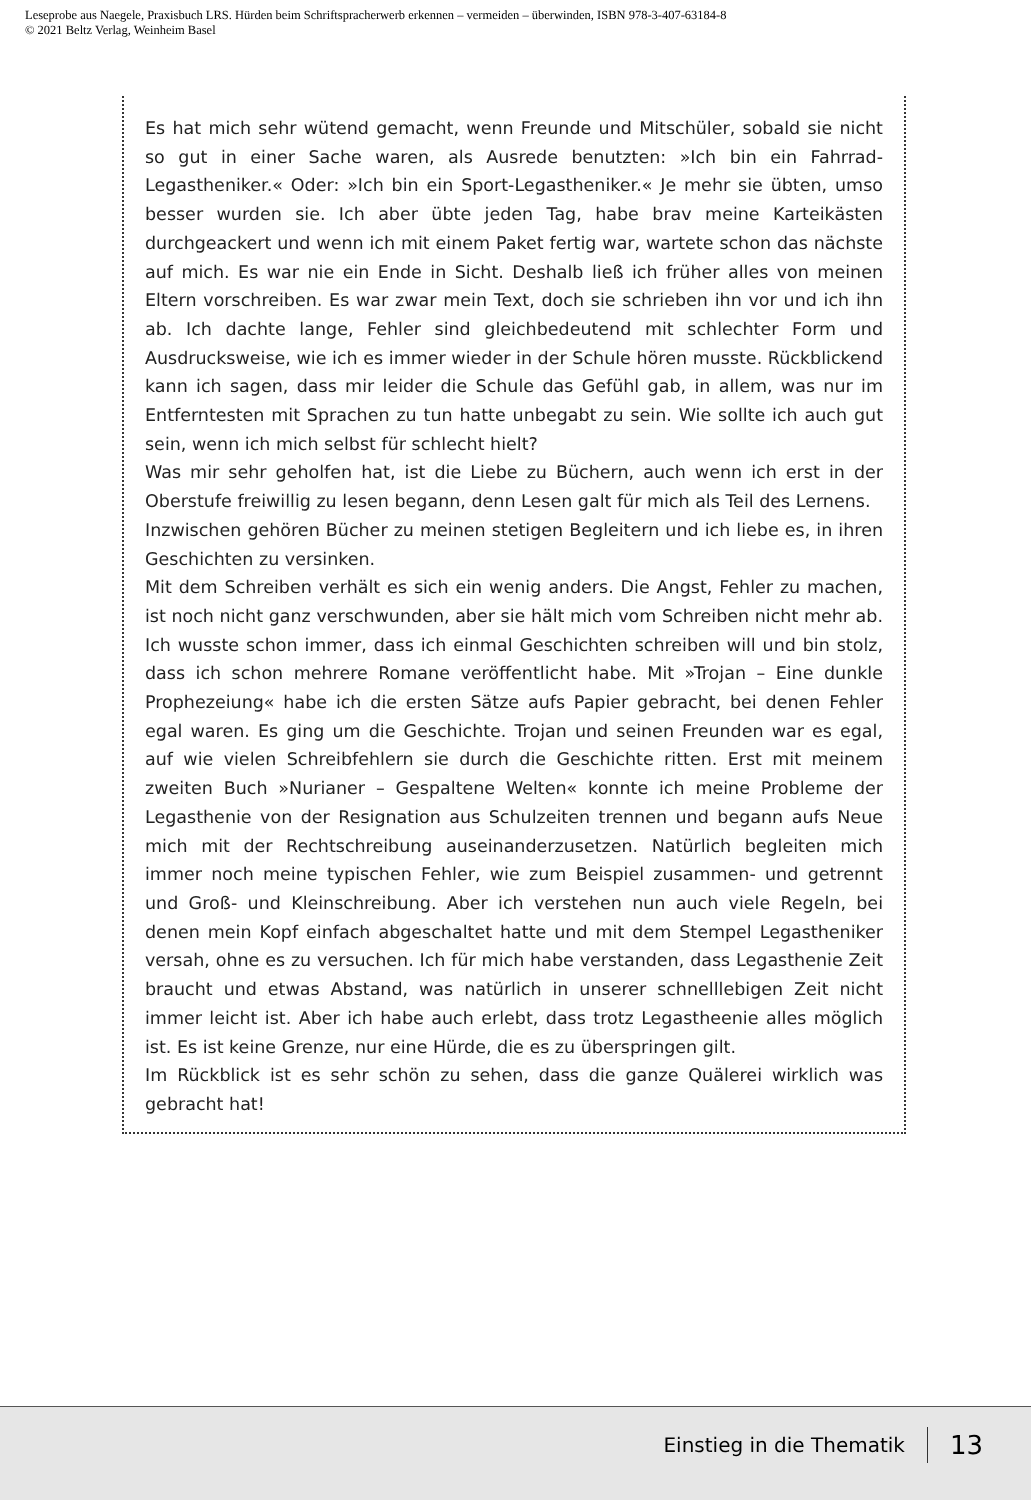Leseprobe aus Naegele, Praxisbuch LRS. Hürden beim Schriftspracherwerb erkennen – vermeiden – überwinden, ISBN 978-3-407-63184-8
© 2021 Beltz Verlag, Weinheim Basel
Es hat mich sehr wütend gemacht, wenn Freunde und Mitschüler, sobald sie nicht so gut in einer Sache waren, als Ausrede benutzten: »Ich bin ein Fahrrad-Legastheniker.« Oder: »Ich bin ein Sport-Legastheniker.« Je mehr sie übten, umso besser wurden sie. Ich aber übte jeden Tag, habe brav meine Karteikästen durchgeackert und wenn ich mit einem Paket fertig war, wartete schon das nächste auf mich. Es war nie ein Ende in Sicht. Deshalb ließ ich früher alles von meinen Eltern vorschreiben. Es war zwar mein Text, doch sie schrieben ihn vor und ich ihn ab. Ich dachte lange, Fehler sind gleichbedeutend mit schlechter Form und Ausdrucksweise, wie ich es immer wieder in der Schule hören musste. Rückblickend kann ich sagen, dass mir leider die Schule das Gefühl gab, in allem, was nur im Entferntesten mit Sprachen zu tun hatte unbegabt zu sein. Wie sollte ich auch gut sein, wenn ich mich selbst für schlecht hielt?
Was mir sehr geholfen hat, ist die Liebe zu Büchern, auch wenn ich erst in der Oberstufe freiwillig zu lesen begann, denn Lesen galt für mich als Teil des Lernens.
Inzwischen gehören Bücher zu meinen stetigen Begleitern und ich liebe es, in ihren Geschichten zu versinken.
Mit dem Schreiben verhält es sich ein wenig anders. Die Angst, Fehler zu machen, ist noch nicht ganz verschwunden, aber sie hält mich vom Schreiben nicht mehr ab. Ich wusste schon immer, dass ich einmal Geschichten schreiben will und bin stolz, dass ich schon mehrere Romane veröffentlicht habe. Mit »Trojan – Eine dunkle Prophezeiung« habe ich die ersten Sätze aufs Papier gebracht, bei denen Fehler egal waren. Es ging um die Geschichte. Trojan und seinen Freunden war es egal, auf wie vielen Schreibfehlern sie durch die Geschichte ritten. Erst mit meinem zweiten Buch »Nurianer – Gespaltene Welten« konnte ich meine Probleme der Legasthenie von der Resignation aus Schulzeiten trennen und begann aufs Neue mich mit der Rechtschreibung auseinanderzusetzen. Natürlich begleiten mich immer noch meine typischen Fehler, wie zum Beispiel zusammen- und getrennt und Groß- und Kleinschreibung. Aber ich verstehen nun auch viele Regeln, bei denen mein Kopf einfach abgeschaltet hatte und mit dem Stempel Legastheniker versah, ohne es zu versuchen. Ich für mich habe verstanden, dass Legasthenie Zeit braucht und etwas Abstand, was natürlich in unserer schnelllebigen Zeit nicht immer leicht ist. Aber ich habe auch erlebt, dass trotz Legastheenie alles möglich ist. Es ist keine Grenze, nur eine Hürde, die es zu überspringen gilt.
Im Rückblick ist es sehr schön zu sehen, dass die ganze Quälerei wirklich was gebracht hat!
Einstieg in die Thematik 13